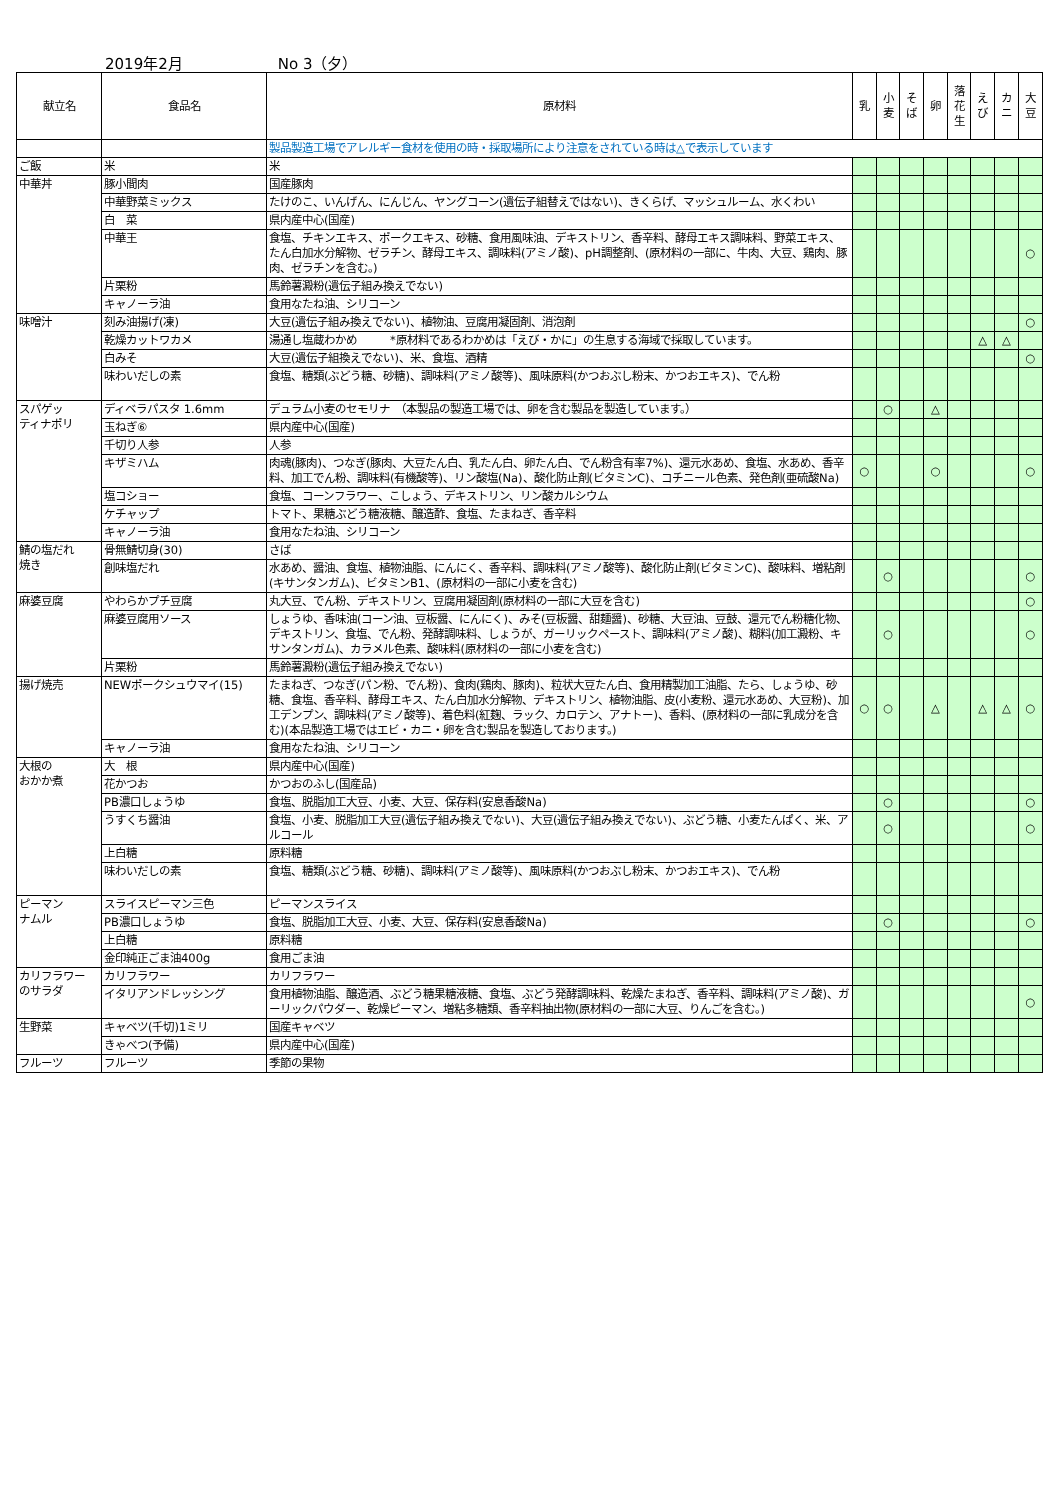2019年2月 No 3（夕）
| 献立名 | 食品名 | 原材料 | 乳 | 小 麦 | そ ば | 卵 | 落 花 生 | え び | カ ニ | 大 豆 |
| --- | --- | --- | --- | --- | --- | --- | --- | --- | --- | --- |
| | | 製品製造工場でアレルギー食材を使用の時・採取場所により注意をされている時は△で表示しています | | | | | | | | |
| ご飯 | 米 | 米 | | | | | | | | |
| 中華丼 | 豚小間肉 | 国産豚肉 | | | | | | | | |
| | 中華野菜ミックス | たけのこ、いんげん、にんじん、ヤングコーン(遺伝子組替えではない)、きくらげ、マッシュルーム、水くわい | | | | | | | | |
| | 白 菜 | 県内産中心(国産) | | | | | | | | |
| | 中華王 | 食塩、チキンエキス、ポークエキス、砂糖、食用風味油、デキストリン、香辛料、酵母エキス調味料、野菜エキス、たん白加水分解物、ゼラチン、酵母エキス、調味料(アミノ酸)、pH調整剤、(原材料の一部に、牛肉、大豆、鶏肉、豚肉、ゼラチンを含む。) | | | | | | | | ○ |
| | 片栗粉 | 馬鈴薯澱粉(遺伝子組み換えでない) | | | | | | | | |
| | キャノーラ油 | 食用なたね油、シリコーン | | | | | | | | |
| 味噌汁 | 刻み油揚げ(凍) | 大豆(遺伝子組み換えでない)、植物油、豆腐用凝固剤、消泡剤 | | | | | | | | ○ |
| | 乾燥カットワカメ | 湯通し塩蔵わかめ *原材料であるわかめは「えび・かに」の生息する海域で採取しています。 | | | | | | △ | △ | |
| | 白みそ | 大豆(遺伝子組換えでない)、米、食塩、酒精 | | | | | | | | ○ |
| | 味わいだしの素 | 食塩、糖類(ぶどう糖、砂糖)、調味料(アミノ酸等)、風味原料(かつおぶし粉末、かつおエキス)、でん粉 | | | | | | | | |
| スパゲッ ティナポリ | ディベラパスタ 1.6mm | デュラム小麦のセモリナ （本製品の製造工場では、卵を含む製品を製造しています。） | | ○ | | △ | | | | |
| | 玉ねぎ⑥ | 県内産中心(国産) | | | | | | | | |
| | 千切り人参 | 人参 | | | | | | | | |
| | キザミハム | 肉魂(豚肉)、つなぎ(豚肉、大豆たん白、乳たん白、卵たん白、でん粉含有率7%)、還元水あめ、食塩、水あめ、香辛料、加工でん粉、調味料(有機酸等)、リン酸塩(Na)、酸化防止剤(ビタミンC)、コチニール色素、発色剤(亜硫酸Na) | ○ | | | ○ | | | | ○ |
| | 塩コショー | 食塩、コーンフラワー、こしょう、デキストリン、リン酸カルシウム | | | | | | | | |
| | ケチャップ | トマト、果糖ぶどう糖液糖、醸造酢、食塩、たまねぎ、香辛料 | | | | | | | | |
| | キャノーラ油 | 食用なたね油、シリコーン | | | | | | | | |
| 鯖の塩だれ 焼き | 骨無鯖切身(30) | さば | | | | | | | | |
| | 創味塩だれ | 水あめ、醤油、食塩、植物油脂、にんにく、香辛料、調味料(アミノ酸等)、酸化防止剤(ビタミンC)、酸味料、増粘剤(キサンタンガム)、ビタミンB1、(原材料の一部に小麦を含む) | | ○ | | | | | | ○ |
| 麻婆豆腐 | やわらかプチ豆腐 | 丸大豆、でん粉、デキストリン、豆腐用凝固剤(原材料の一部に大豆を含む) | | | | | | | | ○ |
| | 麻婆豆腐用ソース | しょうゆ、香味油(コーン油、豆板醤、にんにく)、みそ(豆板醤、甜麺醤)、砂糖、大豆油、豆鼓、還元でん粉糖化物、デキストリン、食塩、でん粉、発酵調味料、しょうが、ガーリックペースト、調味料(アミノ酸)、糊料(加工澱粉、キサンタンガム)、カラメル色素、酸味料(原材料の一部に小麦を含む) | | ○ | | | | | | ○ |
| | 片栗粉 | 馬鈴薯澱粉(遺伝子組み換えでない) | | | | | | | | |
| 揚げ焼売 | NEWポークシュウマイ(15) | たまねぎ、つなぎ(パン粉、でん粉)、食肉(鶏肉、豚肉)、粒状大豆たん白、食用精製加工油脂、たら、しょうゆ、砂糖、食塩、香辛料、酵母エキス、たん白加水分解物、デキストリン、植物油脂、皮(小麦粉、還元水あめ、大豆粉)、加工デンプン、調味料(アミノ酸等)、着色料(紅麹、ラック、カロテン、アナトー)、香料、(原材料の一部に乳成分を含む)(本品製造工場ではエビ・カニ・卵を含む製品を製造しております。) | ○ | ○ | | △ | | △ | △ | ○ |
| | キャノーラ油 | 食用なたね油、シリコーン | | | | | | | | |
| 大根の おかか煮 | 大 根 | 県内産中心(国産) | | | | | | | | |
| | 花かつお | かつおのふし(国産品) | | | | | | | | |
| | PB濃口しょうゆ | 食塩、脱脂加工大豆、小麦、大豆、保存料(安息香酸Na) | | ○ | | | | | | ○ |
| | うすくち醤油 | 食塩、小麦、脱脂加工大豆(遺伝子組み換えでない)、大豆(遺伝子組み換えでない)、ぶどう糖、小麦たんぱく、米、アルコール | | ○ | | | | | | ○ |
| | 上白糖 | 原料糖 | | | | | | | | |
| | 味わいだしの素 | 食塩、糖類(ぶどう糖、砂糖)、調味料(アミノ酸等)、風味原料(かつおぶし粉末、かつおエキス)、でん粉 | | | | | | | | |
| ピーマン ナムル | スライスピーマン三色 | ピーマンスライス | | | | | | | | |
| | PB濃口しょうゆ | 食塩、脱脂加工大豆、小麦、大豆、保存料(安息香酸Na) | | ○ | | | | | | ○ |
| | 上白糖 | 原料糖 | | | | | | | | |
| | 金印純正ごま油400g | 食用ごま油 | | | | | | | | |
| カリフラワー のサラダ | カリフラワー | カリフラワー | | | | | | | | |
| | イタリアンドレッシング | 食用植物油脂、醸造酒、ぶどう糖果糖液糖、食塩、ぶどう発酵調味料、乾燥たまねぎ、香辛料、調味料(アミノ酸)、ガーリックパウダー、乾燥ピーマン、増粘多糖類、香辛料抽出物(原材料の一部に大豆、りんごを含む。) | | | | | | | | ○ |
| 生野菜 | キャベツ(千切)1ミリ | 国産キャベツ | | | | | | | | |
| | きゃべつ(予備) | 県内産中心(国産) | | | | | | | | |
| フルーツ | フルーツ | 季節の果物 | | | | | | | | |